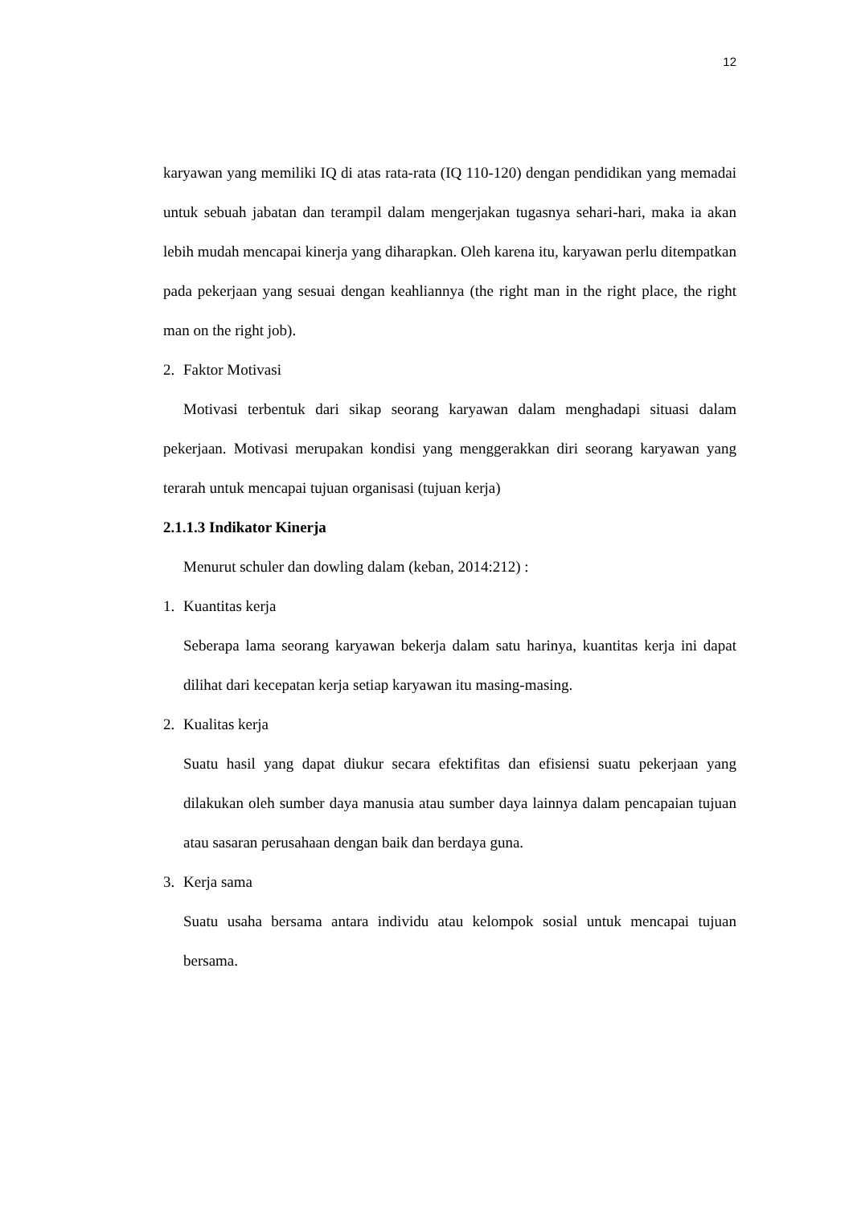12
karyawan yang memiliki IQ di atas rata-rata (IQ 110-120) dengan pendidikan yang memadai untuk sebuah jabatan dan terampil dalam mengerjakan tugasnya sehari-hari, maka ia akan lebih mudah mencapai kinerja yang diharapkan. Oleh karena itu, karyawan perlu ditempatkan pada pekerjaan yang sesuai dengan keahliannya (the right man in the right place, the right man on the right job).
2. Faktor Motivasi
Motivasi terbentuk dari sikap seorang karyawan dalam menghadapi situasi dalam pekerjaan. Motivasi merupakan kondisi yang menggerakkan diri seorang karyawan yang terarah untuk mencapai tujuan organisasi (tujuan kerja)
2.1.1.3 Indikator Kinerja
Menurut schuler dan dowling dalam (keban, 2014:212) :
1. Kuantitas kerja
Seberapa lama seorang karyawan bekerja dalam satu harinya, kuantitas kerja ini dapat dilihat dari kecepatan kerja setiap karyawan itu masing-masing.
2. Kualitas kerja
Suatu hasil yang dapat diukur secara efektifitas dan efisiensi suatu pekerjaan yang dilakukan oleh sumber daya manusia atau sumber daya lainnya dalam pencapaian tujuan atau sasaran perusahaan dengan baik dan berdaya guna.
3. Kerja sama
Suatu usaha bersama antara individu atau kelompok sosial untuk mencapai tujuan bersama.